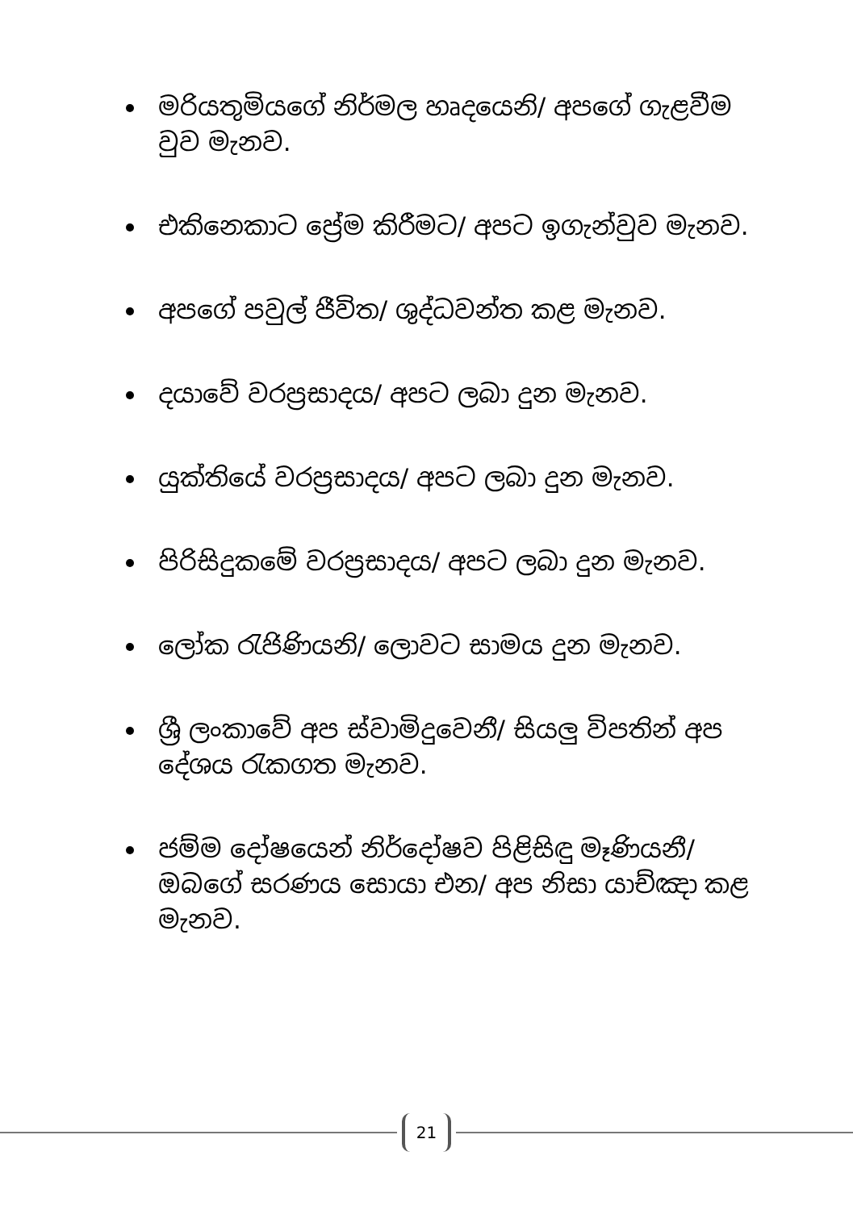මරියතුමියගේ නිර්මල හෘදයෙනි/ අපගේ ගැළවීම වුව මැනව.
එකිනෙකාට ප්‍රේම කිරීමට/ අපට ඉගැන්වුව මැනව.
අපගේ පවුල් ජීවිත/ ශුද්ධවන්ත කළ මැනව.
දයාවේ වරප්‍රසාදය/ අපට ලබා දුන මැනව.
යුක්තියේ වරප්‍රසාදය/ අපට ලබා දුන මැනව.
පිරිසිදුකමේ වරප්‍රසාදය/ අපට ලබා දුන මැනව.
ලෝක රැජිණියනි/ ලොවට සාමය දුන මැනව.
ශ්‍රී ලංකාවේ අප ස්වාමිදුවෙනී/ සියලු විපතින් අප දේශය රැකගත මැනව.
ජම්ම දෝෂයෙන් නිර්දෝෂව පිළිසිඳු මෑණියනී/ ඔබගේ සරණය සොයා එන/ අප නිසා යාච්ඤා කළ මැනව.
21